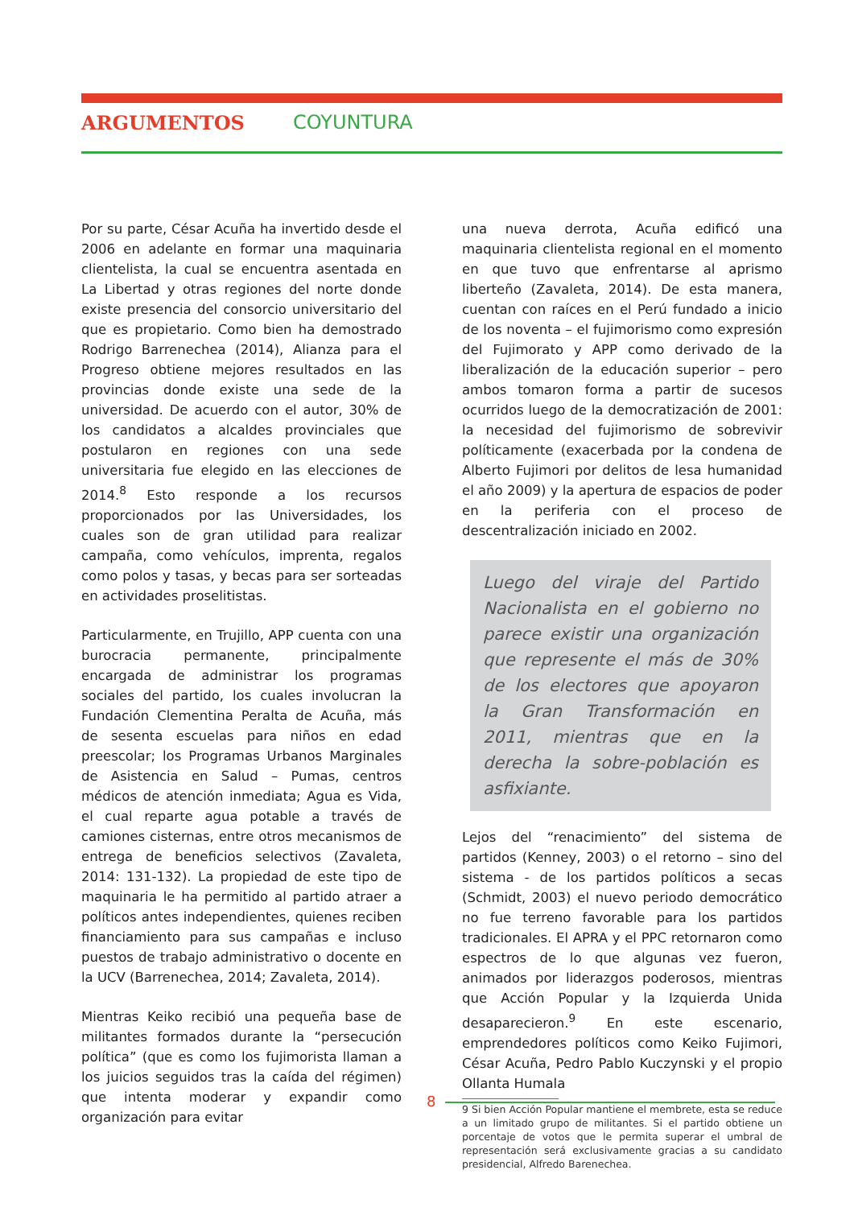ARGUMENTOS COYUNTURA
Por su parte, César Acuña ha invertido desde el 2006 en adelante en formar una maquinaria clientelista, la cual se encuentra asentada en La Libertad y otras regiones del norte donde existe presencia del consorcio universitario del que es propietario. Como bien ha demostrado Rodrigo Barrenechea (2014), Alianza para el Progreso obtiene mejores resultados en las provincias donde existe una sede de la universidad. De acuerdo con el autor, 30% de los candidatos a alcaldes provinciales que postularon en regiones con una sede universitaria fue elegido en las elecciones de 2014.<sup>8</sup> Esto responde a los recursos proporcionados por las Universidades, los cuales son de gran utilidad para realizar campaña, como vehículos, imprenta, regalos como polos y tasas, y becas para ser sorteadas en actividades proselitistas.
Particularmente, en Trujillo, APP cuenta con una burocracia permanente, principalmente encargada de administrar los programas sociales del partido, los cuales involucran la Fundación Clementina Peralta de Acuña, más de sesenta escuelas para niños en edad preescolar; los Programas Urbanos Marginales de Asistencia en Salud – Pumas, centros médicos de atención inmediata; Agua es Vida, el cual reparte agua potable a través de camiones cisternas, entre otros mecanismos de entrega de beneficios selectivos (Zavaleta, 2014: 131-132). La propiedad de este tipo de maquinaria le ha permitido al partido atraer a políticos antes independientes, quienes reciben financiamiento para sus campañas e incluso puestos de trabajo administrativo o docente en la UCV (Barrenechea, 2014; Zavaleta, 2014).
Mientras Keiko recibió una pequeña base de militantes formados durante la “persecución política” (que es como los fujimorista llaman a los juicios seguidos tras la caída del régimen) que intenta moderar y expandir como organización para evitar
una nueva derrota, Acuña edificó una maquinaria clientelista regional en el momento en que tuvo que enfrentarse al aprismo liberteño (Zavaleta, 2014). De esta manera, cuentan con raíces en el Perú fundado a inicio de los noventa – el fujimorismo como expresión del Fujimorato y APP como derivado de la liberalización de la educación superior – pero ambos tomaron forma a partir de sucesos ocurridos luego de la democratización de 2001: la necesidad del fujimorismo de sobrevivir políticamente (exacerbada por la condena de Alberto Fujimori por delitos de lesa humanidad el año 2009) y la apertura de espacios de poder en la periferia con el proceso de descentralización iniciado en 2002.
Luego del viraje del Partido Nacionalista en el gobierno no parece existir una organización que represente el más de 30% de los electores que apoyaron la Gran Transformación en 2011, mientras que en la derecha la sobre-población es asfixiante.
Lejos del “renacimiento” del sistema de partidos (Kenney, 2003) o el retorno – sino del sistema - de los partidos políticos a secas (Schmidt, 2003) el nuevo periodo democrático no fue terreno favorable para los partidos tradicionales. El APRA y el PPC retornaron como espectros de lo que algunas vez fueron, animados por liderazgos poderosos, mientras que Acción Popular y la Izquierda Unida desaparecieron.<sup>9</sup> En este escenario, emprendedores políticos como Keiko Fujimori, César Acuña, Pedro Pablo Kuczynski y el propio Ollanta Humala
9 Si bien Acción Popular mantiene el membrete, esta se reduce a un limitado grupo de militantes. Si el partido obtiene un porcentaje de votos que le permita superar el umbral de representación será exclusivamente gracias a su candidato presidencial, Alfredo Barenechea.
8